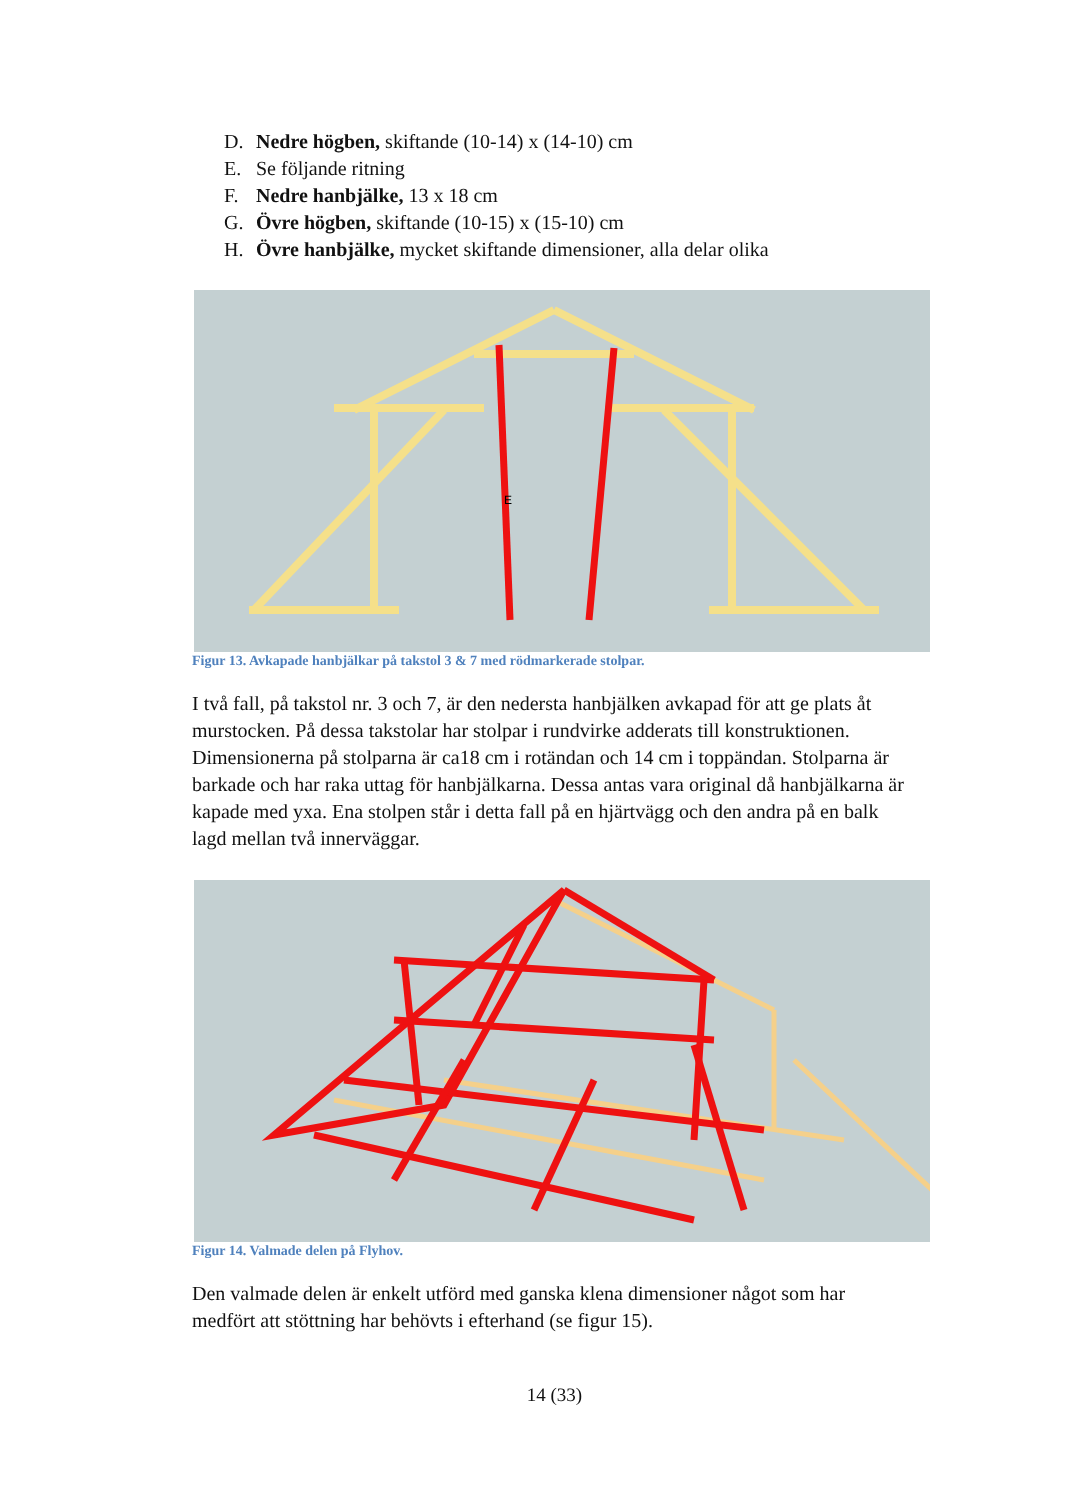D. Nedre högben, skiftande (10-14) x (14-10) cm
E. Se följande ritning
F. Nedre hanbjälke, 13 x 18 cm
G. Övre högben, skiftande (10-15) x (15-10) cm
H. Övre hanbjälke, mycket skiftande dimensioner, alla delar olika
E
Figur 13. Avkapade hanbjälkar på takstol 3 & 7 med rödmarkerade stolpar.
I två fall, på takstol nr. 3 och 7, är den nedersta hanbjälken avkapad för att ge plats åt murstocken. På dessa takstolar har stolpar i rundvirke adderats till konstruktionen. Dimensionerna på stolparna är ca18 cm i rotändan och 14 cm i toppändan. Stolparna är barkade och har raka uttag för hanbjälkarna. Dessa antas vara original då hanbjälkarna är kapade med yxa. Ena stolpen står i detta fall på en hjärtvägg och den andra på en balk lagd mellan två innerväggar.
Figur 14. Valmade delen på Flyhov.
Den valmade delen är enkelt utförd med ganska klena dimensioner något som har medfört att stöttning har behövts i efterhand (se figur 15).
14 (33)